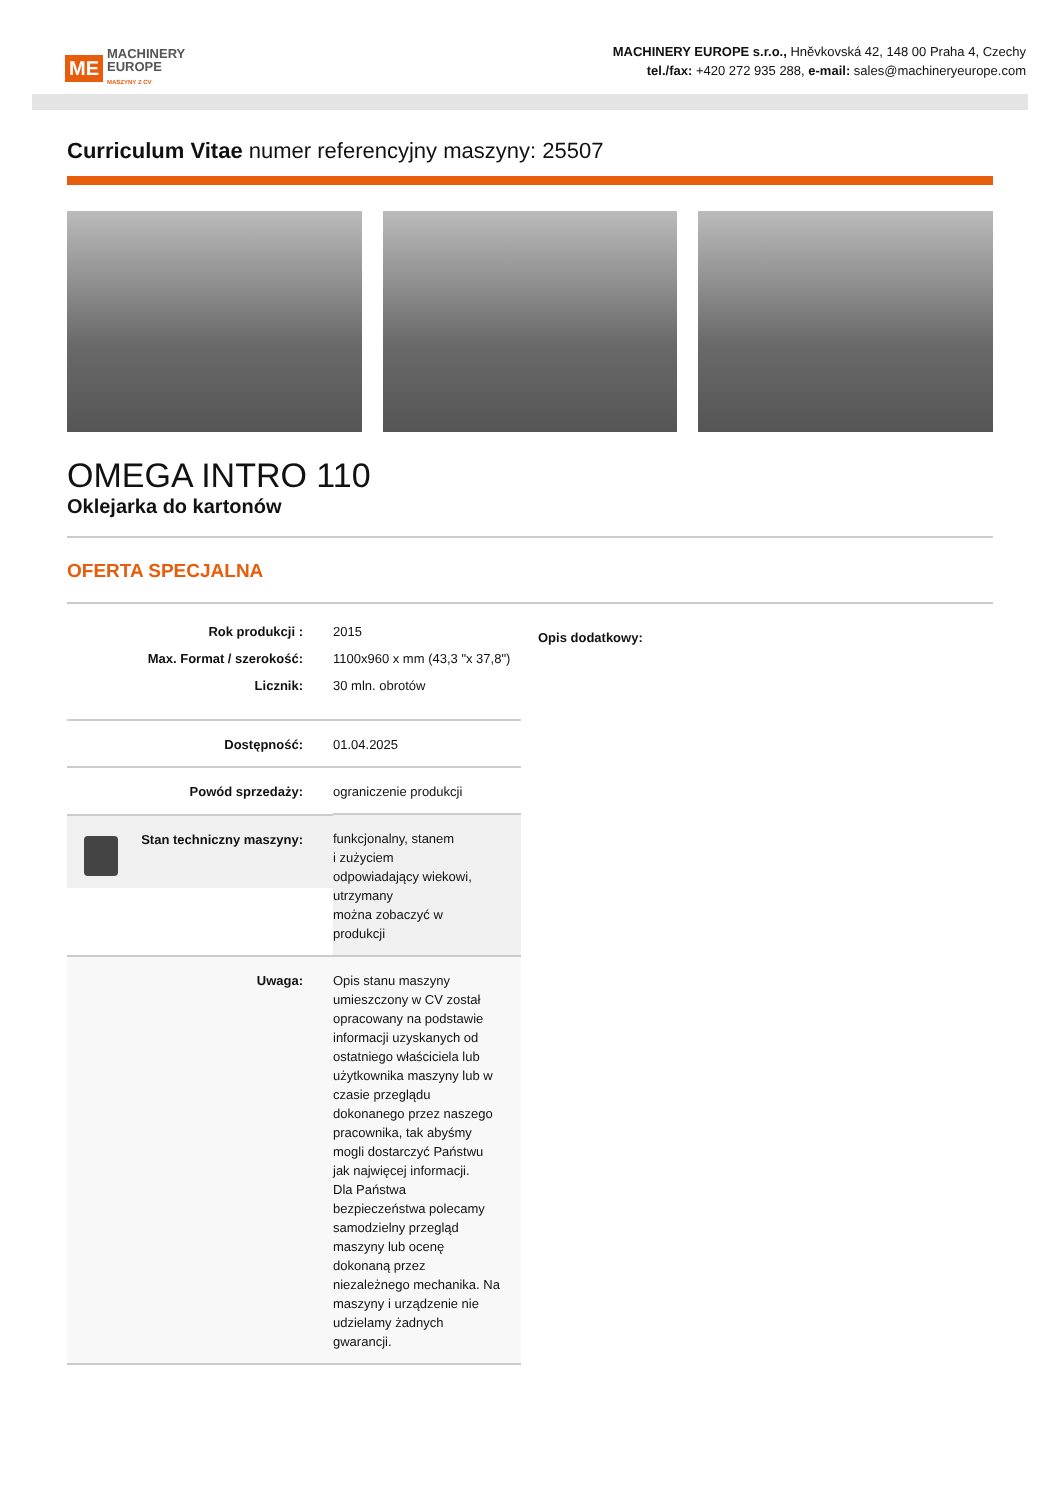ME
MACHINERY
EUROPE
MASZYNY Z CV
MACHINERY EUROPE s.r.o., Hněvkovská 42, 148 00 Praha 4, Czechy
tel./fax: +420 272 935 288, e-mail: sales@machineryeurope.com
Curriculum Vitae numer referencyjny maszyny: 25507
OMEGA INTRO 110
Oklejarka do kartonów
OFERTA SPECJALNA
| Rok produkcji : | 2015 |
| Max. Format / szerokość: | 1100x960 x mm (43,3 "x 37,8") |
| Licznik: | 30 mln. obrotów |
| Dostępność: | 01.04.2025 |
| Powód sprzedaży: | ograniczenie produkcji |
| Stan techniczny maszyny: | funkcjonalny, stanem i zużyciem odpowiadający wiekowi, utrzymany można zobaczyć w produkcji |
| Uwaga: | Opis stanu maszyny umieszczony w CV został opracowany na podstawie informacji uzyskanych od ostatniego właściciela lub użytkownika maszyny lub w czasie przeglądu dokonanego przez naszego pracownika, tak abyśmy mogli dostarczyć Państwu jak najwięcej informacji. Dla Państwa bezpieczeństwa polecamy samodzielny przegląd maszyny lub ocenę dokonaną przez niezależnego mechanika. Na maszyny i urządzenie nie udzielamy żadnych gwarancji. |
Opis dodatkowy: